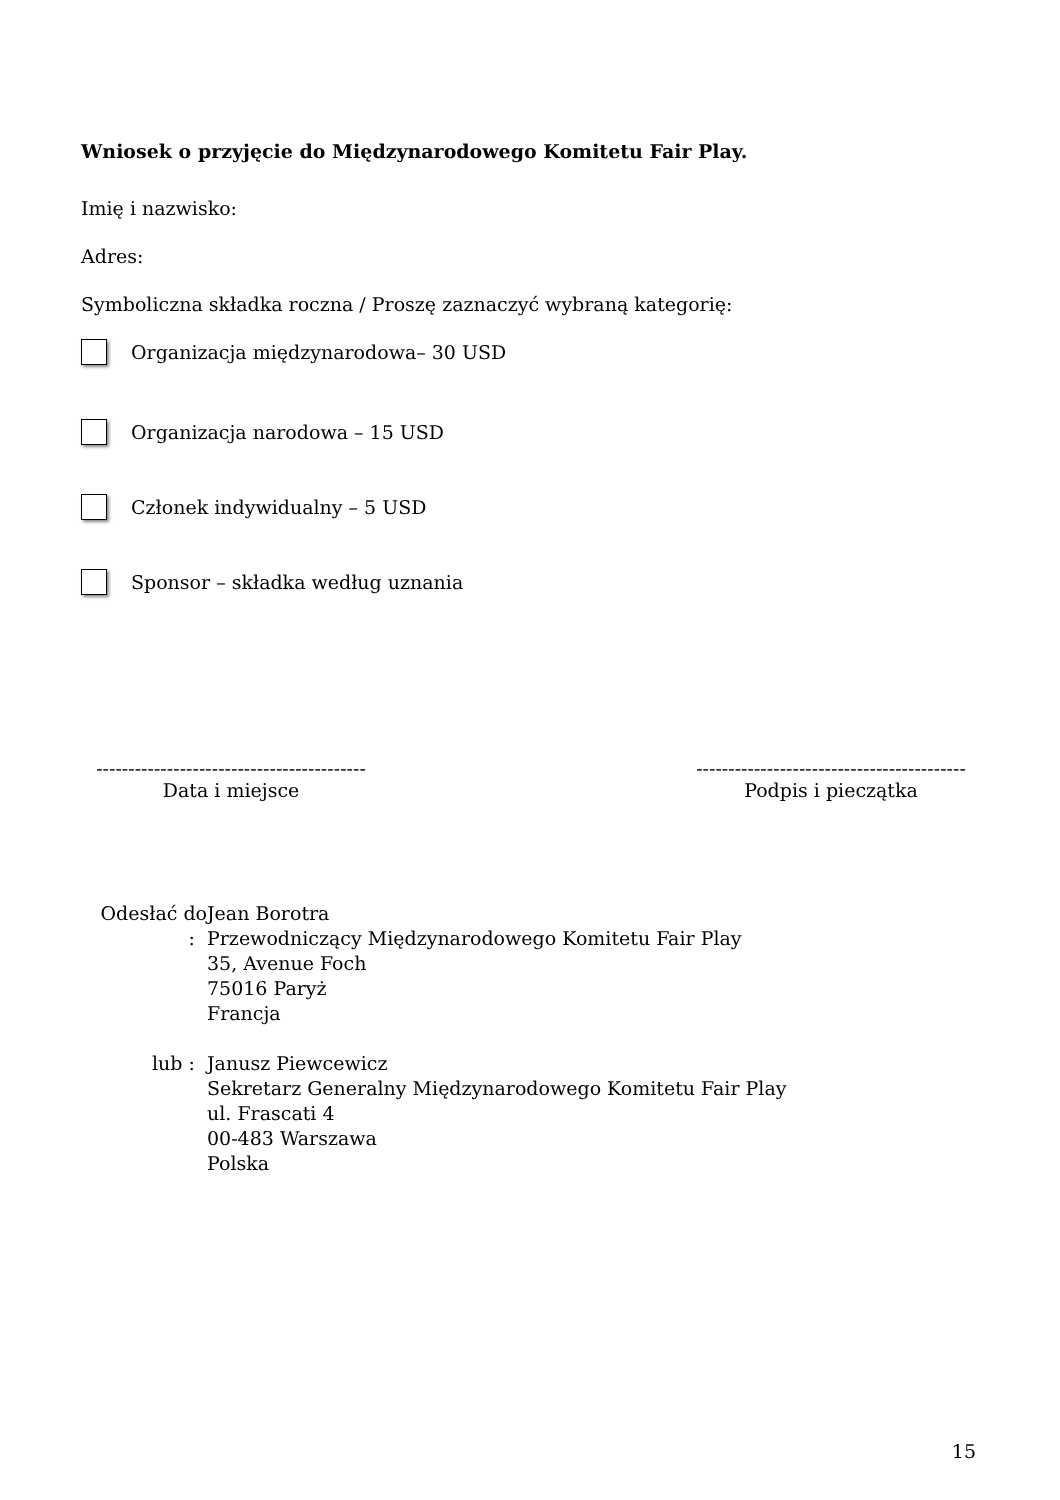Wniosek o przyjęcie do Międzynarodowego Komitetu Fair Play.
Imię i nazwisko:
Adres:
Symboliczna składka roczna / Proszę zaznaczyć wybraną kategorię:
Organizacja międzynarodowa– 30 USD
Organizacja narodowa – 15 USD
Członek indywidualny – 5 USD
Sponsor – składka według uznania
------------------------------------------
Data i miejsce
------------------------------------------
Podpis i pieczątka
Odesłać do :
Jean Borotra
Przewodniczący Międzynarodowego Komitetu Fair Play
35, Avenue Foch
75016 Paryż
Francja
lub : Janusz Piewcewicz
Sekretarz Generalny Międzynarodowego Komitetu Fair Play
ul. Frascati 4
00-483 Warszawa
Polska
15